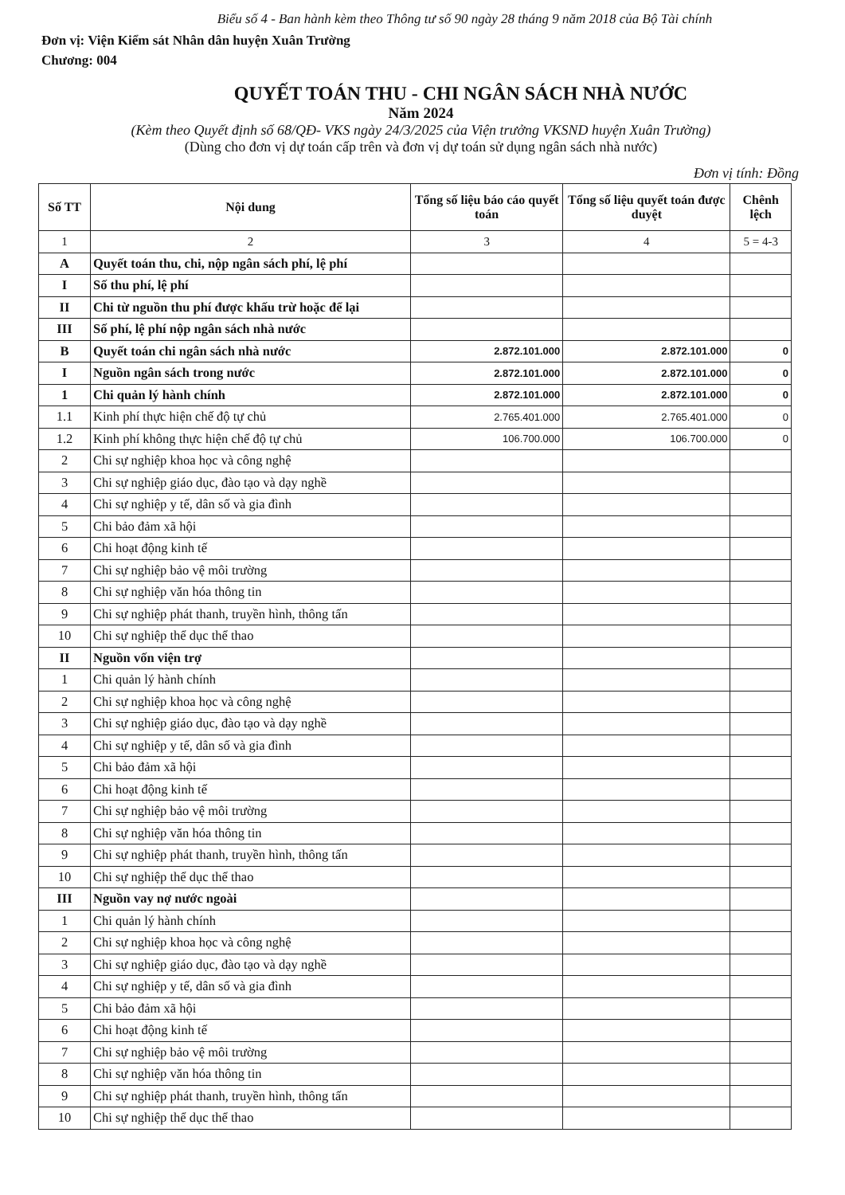Biểu số 4 - Ban hành kèm theo Thông tư số 90 ngày 28 tháng 9 năm 2018 của Bộ Tài chính
Đơn vị: Viện Kiểm sát Nhân dân huyện Xuân Trường
Chương: 004
QUYẾT TOÁN THU - CHI NGÂN SÁCH NHÀ NƯỚC
Năm 2024
(Kèm theo Quyết định số 68/QĐ- VKS ngày 24/3/2025 của Viện trưởng VKSND huyện Xuân Trường)
(Dùng cho đơn vị dự toán cấp trên và đơn vị dự toán sử dụng ngân sách nhà nước)
Đơn vị tính: Đồng
| Số TT | Nội dung | Tổng số liệu báo cáo quyết toán | Tổng số liệu quyết toán được duyệt | Chênh lệch |
| --- | --- | --- | --- | --- |
| 1 | 2 | 3 | 4 | 5 = 4-3 |
| A | Quyết toán thu, chi, nộp ngân sách phí, lệ phí | | | |
| I | Số thu phí, lệ phí | | | |
| II | Chi từ nguồn thu phí được khấu trừ hoặc để lại | | | |
| III | Số phí, lệ phí nộp ngân sách nhà nước | | | |
| B | Quyết toán chi ngân sách nhà nước | 2.872.101.000 | 2.872.101.000 | 0 |
| I | Nguồn ngân sách trong nước | 2.872.101.000 | 2.872.101.000 | 0 |
| 1 | Chi quản lý hành chính | 2.872.101.000 | 2.872.101.000 | 0 |
| 1.1 | Kinh phí thực hiện chế độ tự chủ | 2.765.401.000 | 2.765.401.000 | 0 |
| 1.2 | Kinh phí không thực hiện chế độ tự chủ | 106.700.000 | 106.700.000 | 0 |
| 2 | Chi sự nghiệp khoa học và công nghệ | | | |
| 3 | Chi sự nghiệp giáo dục, đào tạo và dạy nghề | | | |
| 4 | Chi sự nghiệp y tế, dân số và gia đình | | | |
| 5 | Chi bảo đảm xã hội | | | |
| 6 | Chi hoạt động kinh tế | | | |
| 7 | Chi sự nghiệp bảo vệ môi trường | | | |
| 8 | Chi sự nghiệp văn hóa thông tin | | | |
| 9 | Chi sự nghiệp phát thanh, truyền hình, thông tấn | | | |
| 10 | Chi sự nghiệp thể dục thể thao | | | |
| II | Nguồn vốn viện trợ | | | |
| 1 | Chi quản lý hành chính | | | |
| 2 | Chi sự nghiệp khoa học và công nghệ | | | |
| 3 | Chi sự nghiệp giáo dục, đào tạo và dạy nghề | | | |
| 4 | Chi sự nghiệp y tế, dân số và gia đình | | | |
| 5 | Chi bảo đảm xã hội | | | |
| 6 | Chi hoạt động kinh tế | | | |
| 7 | Chi sự nghiệp bảo vệ môi trường | | | |
| 8 | Chi sự nghiệp văn hóa thông tin | | | |
| 9 | Chi sự nghiệp phát thanh, truyền hình, thông tấn | | | |
| 10 | Chi sự nghiệp thể dục thể thao | | | |
| III | Nguồn vay nợ nước ngoài | | | |
| 1 | Chi quản lý hành chính | | | |
| 2 | Chi sự nghiệp khoa học và công nghệ | | | |
| 3 | Chi sự nghiệp giáo dục, đào tạo và dạy nghề | | | |
| 4 | Chi sự nghiệp y tế, dân số và gia đình | | | |
| 5 | Chi bảo đảm xã hội | | | |
| 6 | Chi hoạt động kinh tế | | | |
| 7 | Chi sự nghiệp bảo vệ môi trường | | | |
| 8 | Chi sự nghiệp văn hóa thông tin | | | |
| 9 | Chi sự nghiệp phát thanh, truyền hình, thông tấn | | | |
| 10 | Chi sự nghiệp thể dục thể thao | | | |